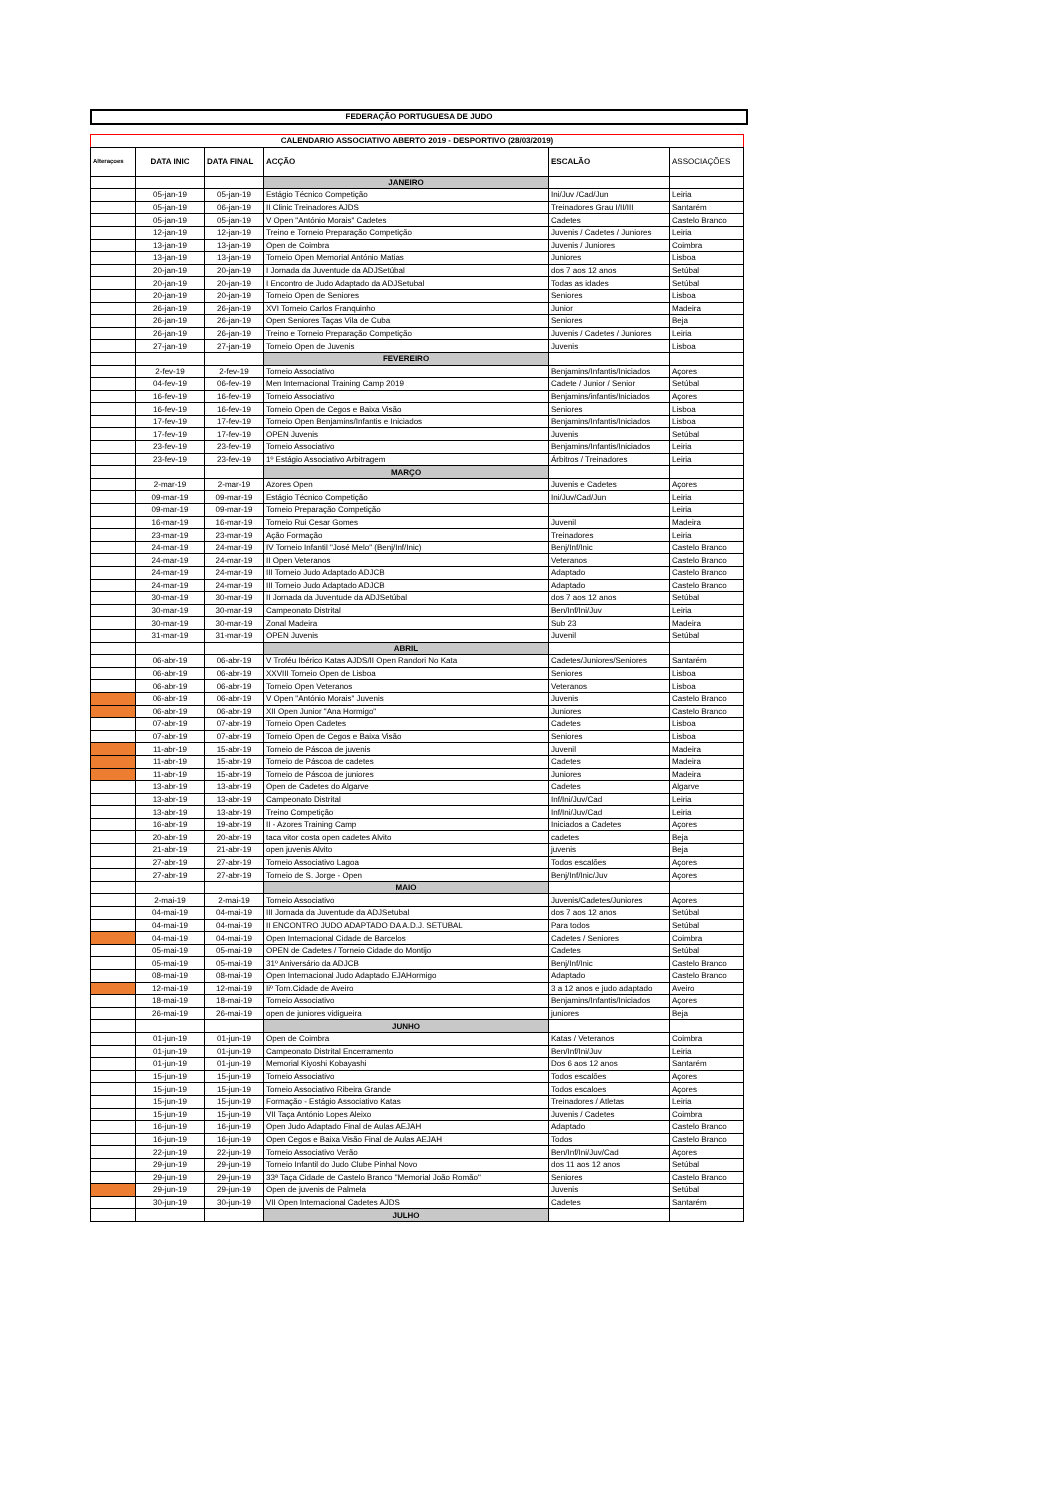FEDERAÇÃO PORTUGUESA DE JUDO
| CALENDARIO ASSOCIATIVO ABERTO 2019 - DESPORTIVO (28/03/2019) | | | | | |
| Alteraçoes | DATA INIC | DATA FINAL | ACÇÃO | ESCALÃO | ASSOCIAÇÕES |
| | | | JANEIRO | | |
| | 05-jan-19 | 05-jan-19 | Estágio Técnico Competição | Ini/Juv /Cad/Jun | Leiria |
| | 05-jan-19 | 06-jan-19 | II Clinic Treinadores AJDS | Treinadores Grau I/II/III | Santarém |
| | 05-jan-19 | 05-jan-19 | V Open "António Morais" Cadetes | Cadetes | Castelo Branco |
| | 12-jan-19 | 12-jan-19 | Treino e Torneio Preparação Competição | Juvenis / Cadetes / Juniores | Leiria |
| | 13-jan-19 | 13-jan-19 | Open de Coimbra | Juvenis / Juniores | Coimbra |
| | 13-jan-19 | 13-jan-19 | Torneio Open Memorial António Matias | Juniores | Lisboa |
| | 20-jan-19 | 20-jan-19 | I Jornada da Juventude da ADJSetúbal | dos 7 aos 12 anos | Setúbal |
| | 20-jan-19 | 20-jan-19 | I Encontro de Judo Adaptado da ADJSetubal | Todas as idades | Setúbal |
| | 20-jan-19 | 20-jan-19 | Torneio Open de Seniores | Seniores | Lisboa |
| | 26-jan-19 | 26-jan-19 | XVI Torneio Carlos Franquinho | Junior | Madeira |
| | 26-jan-19 | 26-jan-19 | Open Seniores Taças Vila de Cuba | Seniores | Beja |
| | 26-jan-19 | 26-jan-19 | Treino e Torneio Preparação Competição | Juvenis / Cadetes / Juniores | Leiria |
| | 27-jan-19 | 27-jan-19 | Torneio Open de Juvenis | Juvenis | Lisboa |
| | | | FEVEREIRO | | |
| | 2-fev-19 | 2-fev-19 | Torneio Associativo | Benjamins/Infantis/Iniciados | Açores |
| | 04-fev-19 | 06-fev-19 | Men Internacional Training Camp 2019 | Cadete / Junior / Senior | Setúbal |
| | 16-fev-19 | 16-fev-19 | Torneio Associativo | Benjamins/infantis/Iniciados | Açores |
| | 16-fev-19 | 16-fev-19 | Torneio Open de Cegos e Baixa Visão | Seniores | Lisboa |
| | 17-fev-19 | 17-fev-19 | Torneio Open Benjamins/Infantis e Iniciados | Benjamins/Infantis/Iniciados | Lisboa |
| | 17-fev-19 | 17-fev-19 | OPEN Juvenis | Juvenis | Setúbal |
| | 23-fev-19 | 23-fev-19 | Torneio Associativo | Benjamins/Infantis/Iniciados | Leiria |
| | 23-fev-19 | 23-fev-19 | 1º Estágio Associativo Arbitragem | Árbitros / Treinadores | Leiria |
| | | | MARÇO | | |
| | 2-mar-19 | 2-mar-19 | Azores Open | Juvenis e Cadetes | Açores |
| | 09-mar-19 | 09-mar-19 | Estágio Técnico Competição | Ini/Juv/Cad/Jun | Leiria |
| | 09-mar-19 | 09-mar-19 | Torneio Preparação Competição | | Leiria |
| | 16-mar-19 | 16-mar-19 | Torneio Rui Cesar Gomes | Juvenil | Madeira |
| | 23-mar-19 | 23-mar-19 | Ação Formação | Treinadores | Leiria |
| | 24-mar-19 | 24-mar-19 | IV Torneio Infantil "José Melo" (Benj/Inf/Inic) | Benj/Inf/Inic | Castelo Branco |
| | 24-mar-19 | 24-mar-19 | II Open Veteranos | Veteranos | Castelo Branco |
| | 24-mar-19 | 24-mar-19 | III Torneio Judo Adaptado ADJCB | Adaptado | Castelo Branco |
| | 24-mar-19 | 24-mar-19 | III Torneio Judo Adaptado ADJCB | Adaptado | Castelo Branco |
| | 30-mar-19 | 30-mar-19 | II Jornada da Juventude da ADJSetúbal | dos 7 aos 12 anos | Setúbal |
| | 30-mar-19 | 30-mar-19 | Campeonato Distrital | Ben/Inf/Ini/Juv | Leiria |
| | 30-mar-19 | 30-mar-19 | Zonal Madeira | Sub 23 | Madeira |
| | 31-mar-19 | 31-mar-19 | OPEN Juvenis | Juvenil | Setúbal |
| | | | ABRIL | | |
| | 06-abr-19 | 06-abr-19 | V Troféu Ibérico Katas AJDS/II Open Randori No Kata | Cadetes/Juniores/Seniores | Santarém |
| | 06-abr-19 | 06-abr-19 | XXVIII Torneio Open de Lisboa | Seniores | Lisboa |
| | 06-abr-19 | 06-abr-19 | Torneio Open Veteranos | Veteranos | Lisboa |
| | 06-abr-19 | 06-abr-19 | V Open "António Morais" Juvenis | Juvenis | Castelo Branco |
| | 06-abr-19 | 06-abr-19 | XII Open Junior "Ana Hormigo" | Juniores | Castelo Branco |
| | 07-abr-19 | 07-abr-19 | Torneio Open Cadetes | Cadetes | Lisboa |
| | 07-abr-19 | 07-abr-19 | Torneio Open de Cegos e Baixa Visão | Seniores | Lisboa |
| | 11-abr-19 | 15-abr-19 | Torneio de Páscoa de juvenis | Juvenil | Madeira |
| | 11-abr-19 | 15-abr-19 | Torneio de Páscoa de cadetes | Cadetes | Madeira |
| | 11-abr-19 | 15-abr-19 | Torneio de Páscoa de juniores | Juniores | Madeira |
| | 13-abr-19 | 13-abr-19 | Open de Cadetes do Algarve | Cadetes | Algarve |
| | 13-abr-19 | 13-abr-19 | Campeonato Distrital | Inf/Ini/Juv/Cad | Leiria |
| | 13-abr-19 | 13-abr-19 | Treino Competição | Inf/Ini/Juv/Cad | Leiria |
| | 16-abr-19 | 19-abr-19 | II - Azores Training Camp | Iniciados a Cadetes | Açores |
| | 20-abr-19 | 20-abr-19 | taca vitor costa open cadetes Alvito | cadetes | Beja |
| | 21-abr-19 | 21-abr-19 | open juvenis Alvito | juvenis | Beja |
| | 27-abr-19 | 27-abr-19 | Torneio Associativo Lagoa | Todos escalões | Açores |
| | 27-abr-19 | 27-abr-19 | Torneio de S. Jorge - Open | Benj/Inf/Inic/Juv | Açores |
| | | | MAIO | | |
| | 2-mai-19 | 2-mai-19 | Torneio Associativo | Juvenis/Cadetes/Juniores | Açores |
| | 04-mai-19 | 04-mai-19 | III Jornada da Juventude da ADJSetubal | dos 7 aos 12 anos | Setúbal |
| | 04-mai-19 | 04-mai-19 | II ENCONTRO JUDO ADAPTADO DA A.D.J. SETUBAL | Para todos | Setúbal |
| | 04-mai-19 | 04-mai-19 | Open Internacional Cidade de Barcelos | Cadetes / Seniores | Coimbra |
| | 05-mai-19 | 05-mai-19 | OPEN de Cadetes / Torneio Cidade do Montijo | Cadetes | Setúbal |
| | 05-mai-19 | 05-mai-19 | 31º Aniversário da ADJCB | Benj/Inf/Inic | Castelo Branco |
| | 08-mai-19 | 08-mai-19 | Open Internacional Judo Adaptado EJAHormigo | Adaptado | Castelo Branco |
| | 12-mai-19 | 12-mai-19 | Iiº Torn.Cidade de Aveiro | 3 a 12 anos e judo adaptado | Aveiro |
| | 18-mai-19 | 18-mai-19 | Torneio Associativo | Benjamins/Infantis/Iniciados | Açores |
| | 26-mai-19 | 26-mai-19 | open de juniores vidigueira | juniores | Beja |
| | | | JUNHO | | |
| | 01-jun-19 | 01-jun-19 | Open de Coimbra | Katas / Veteranos | Coimbra |
| | 01-jun-19 | 01-jun-19 | Campeonato Distrital Encerramento | Ben/Inf/Ini/Juv | Leiria |
| | 01-jun-19 | 01-jun-19 | Memorial Kiyoshi Kobayashi | Dos 6 aos 12 anos | Santarém |
| | 15-jun-19 | 15-jun-19 | Torneio Associativo | Todos escalões | Açores |
| | 15-jun-19 | 15-jun-19 | Torneio Associativo Ribeira Grande | Todos escaloes | Açores |
| | 15-jun-19 | 15-jun-19 | Formação - Estágio Associativo Katas | Treinadores / Atletas | Leiria |
| | 15-jun-19 | 15-jun-19 | VII Taça António Lopes Aleixo | Juvenis / Cadetes | Coimbra |
| | 16-jun-19 | 16-jun-19 | Open Judo Adaptado Final de Aulas AEJAH | Adaptado | Castelo Branco |
| | 16-jun-19 | 16-jun-19 | Open Cegos e Baixa Visão Final de Aulas AEJAH | Todos | Castelo Branco |
| | 22-jun-19 | 22-jun-19 | Torneio Associativo Verão | Ben/Inf/Ini/Juv/Cad | Açores |
| | 29-jun-19 | 29-jun-19 | Torneio Infantil do Judo Clube Pinhal Novo | dos 11 aos 12 anos | Setúbal |
| | 29-jun-19 | 29-jun-19 | 33ª Taça Cidade de Castelo Branco "Memorial João Romão" | Seniores | Castelo Branco |
| | 29-jun-19 | 29-jun-19 | Open de juvenis de Palmela | Juvenis | Setúbal |
| | 30-jun-19 | 30-jun-19 | VII Open Internacional Cadetes AJDS | Cadetes | Santarém |
| | | | JULHO | | |